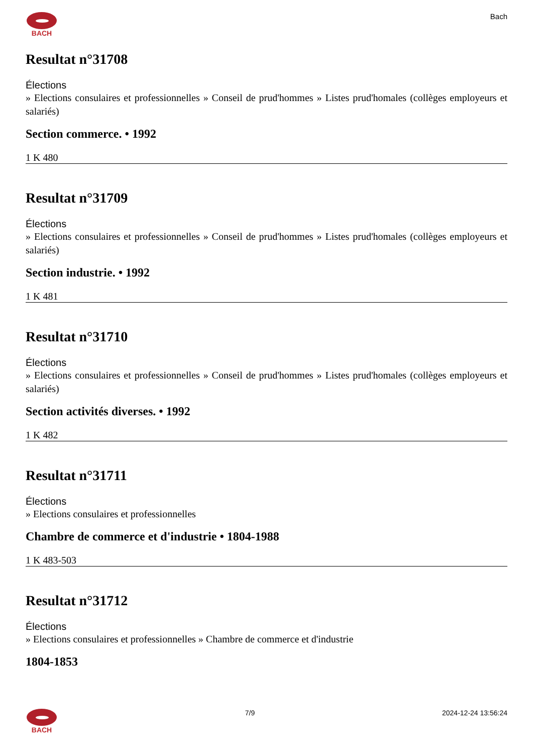BACH Bach
Resultat n°31708
Élections
» Elections consulaires et professionnelles » Conseil de prud'hommes » Listes prud'homales (collèges employeurs et salariés)
Section commerce. • 1992
1 K 480
Resultat n°31709
Élections
» Elections consulaires et professionnelles » Conseil de prud'hommes » Listes prud'homales (collèges employeurs et salariés)
Section industrie. • 1992
1 K 481
Resultat n°31710
Élections
» Elections consulaires et professionnelles » Conseil de prud'hommes » Listes prud'homales (collèges employeurs et salariés)
Section activités diverses. • 1992
1 K 482
Resultat n°31711
Élections
» Elections consulaires et professionnelles
Chambre de commerce et d'industrie • 1804-1988
1 K 483-503
Resultat n°31712
Élections
» Elections consulaires et professionnelles » Chambre de commerce et d'industrie
1804-1853
BACH 7/9 2024-12-24 13:56:24